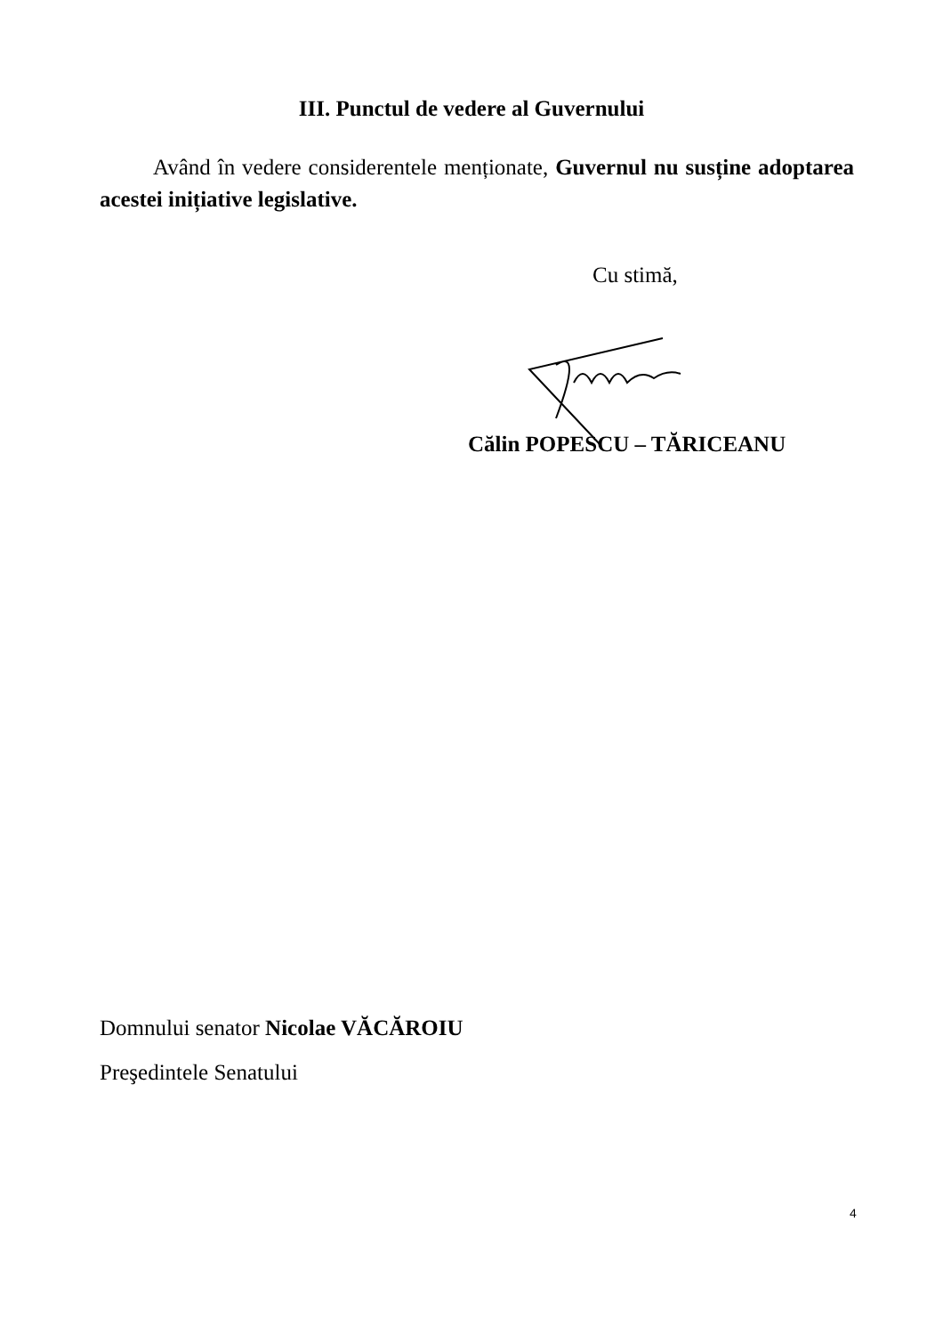III. Punctul de vedere al Guvernului
Având în vedere considerentele menționate, Guvernul nu susține adoptarea acestei inițiative legislative.
Cu stimă,
Călin POPESCU – TĂRICEANU
Domnului senator Nicolae VĂCĂROIU
Preşedintele Senatului
4